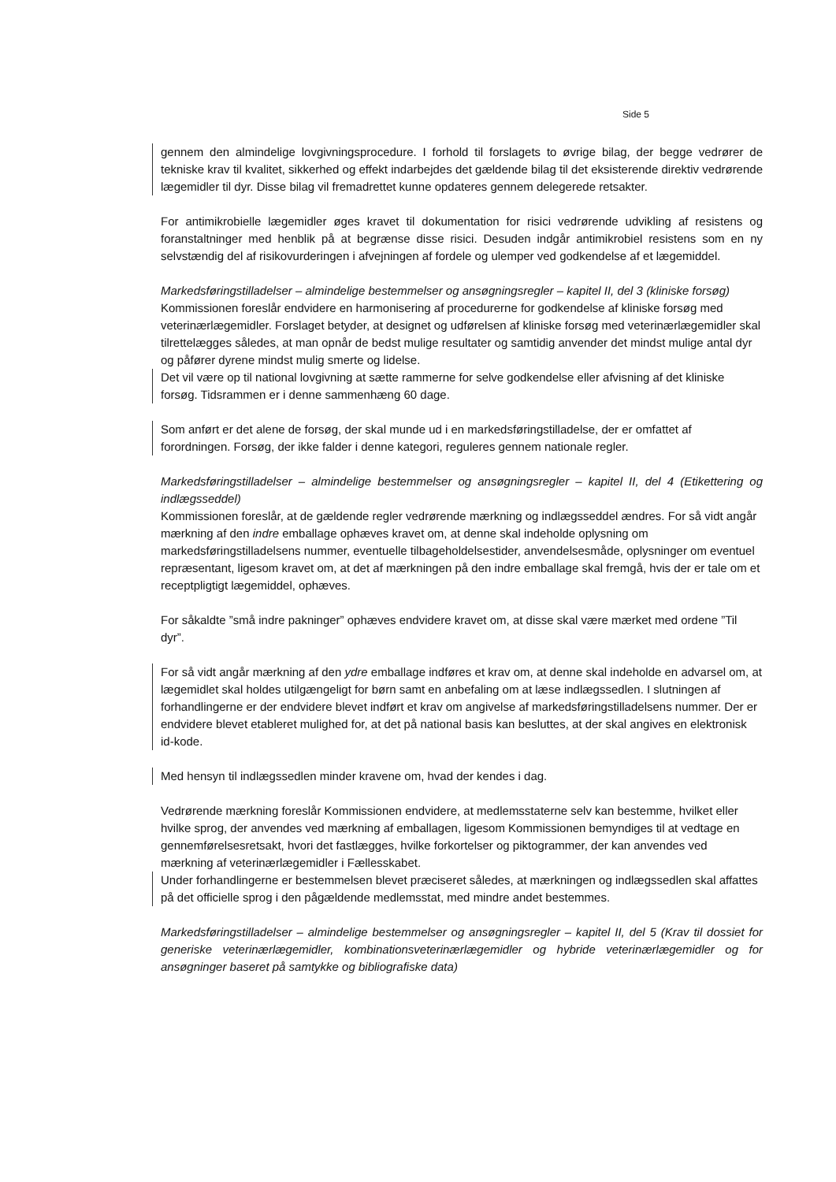Side 5
gennem den almindelige lovgivningsprocedure. I forhold til forslagets to øvrige bilag, der begge vedrører de tekniske krav til kvalitet, sikkerhed og effekt indarbejdes det gældende bilag til det eksisterende direktiv vedrørende lægemidler til dyr. Disse bilag vil fremadrettet kunne opdateres gennem delegerede retsakter.
For antimikrobielle lægemidler øges kravet til dokumentation for risici vedrørende udvikling af resistens og foranstaltninger med henblik på at begrænse disse risici. Desuden indgår antimikrobiel resistens som en ny selvstændig del af risikovurderingen i afvejningen af fordele og ulemper ved godkendelse af et lægemiddel.
Markedsføringstilladelser – almindelige bestemmelser og ansøgningsregler – kapitel II, del 3 (kliniske forsøg)
Kommissionen foreslår endvidere en harmonisering af procedurerne for godkendelse af kliniske forsøg med veterinærlægemidler. Forslaget betyder, at designet og udførelsen af kliniske forsøg med veterinærlægemidler skal tilrettelægges således, at man opnår de bedst mulige resultater og samtidig anvender det mindst mulige antal dyr og påfører dyrene mindst mulig smerte og lidelse.
Det vil være op til national lovgivning at sætte rammerne for selve godkendelse eller afvisning af det kliniske forsøg. Tidsrammen er i denne sammenhæng 60 dage.
Som anført er det alene de forsøg, der skal munde ud i en markedsføringstilladelse, der er omfattet af forordningen. Forsøg, der ikke falder i denne kategori, reguleres gennem nationale regler.
Markedsføringstilladelser – almindelige bestemmelser og ansøgningsregler – kapitel II, del 4 (Etikettering og indlægsseddel)
Kommissionen foreslår, at de gældende regler vedrørende mærkning og indlægsseddel ændres. For så vidt angår mærkning af den indre emballage ophæves kravet om, at denne skal indeholde oplysning om markedsføringstilladelsens nummer, eventuelle tilbageholdelsestider, anvendelsesmåde, oplysninger om eventuel repræsentant, ligesom kravet om, at det af mærkningen på den indre emballage skal fremgå, hvis der er tale om et receptpligtigt lægemiddel, ophæves.
For såkaldte ”små indre pakninger” ophæves endvidere kravet om, at disse skal være mærket med ordene ”Til dyr”.
For så vidt angår mærkning af den ydre emballage indføres et krav om, at denne skal indeholde en advarsel om, at lægemidlet skal holdes utilgængeligt for børn samt en anbefaling om at læse indlægssedlen. I slutningen af forhandlingerne er der endvidere blevet indført et krav om angivelse af markedsføringstilladelsens nummer. Der er endvidere blevet etableret mulighed for, at det på national basis kan besluttes, at der skal angives en elektronisk id-kode.
Med hensyn til indlægssedlen minder kravene om, hvad der kendes i dag.
Vedrørende mærkning foreslår Kommissionen endvidere, at medlemsstaterne selv kan bestemme, hvilket eller hvilke sprog, der anvendes ved mærkning af emballagen, ligesom Kommissionen bemyndiges til at vedtage en gennemførelsesretsakt, hvori det fastlægges, hvilke forkortelser og piktogrammer, der kan anvendes ved mærkning af veterinærlægemidler i Fællesskabet.
Under forhandlingerne er bestemmelsen blevet præciseret således, at mærkningen og indlægssedlen skal affattes på det officielle sprog i den pågældende medlemsstat, med mindre andet bestemmes.
Markedsføringstilladelser – almindelige bestemmelser og ansøgningsregler – kapitel II, del 5 (Krav til dossiet for generiske veterinærlægemidler, kombinationsveterinærlægemidler og hybride veterinærlægemidler og for ansøgninger baseret på samtykke og bibliografiske data)